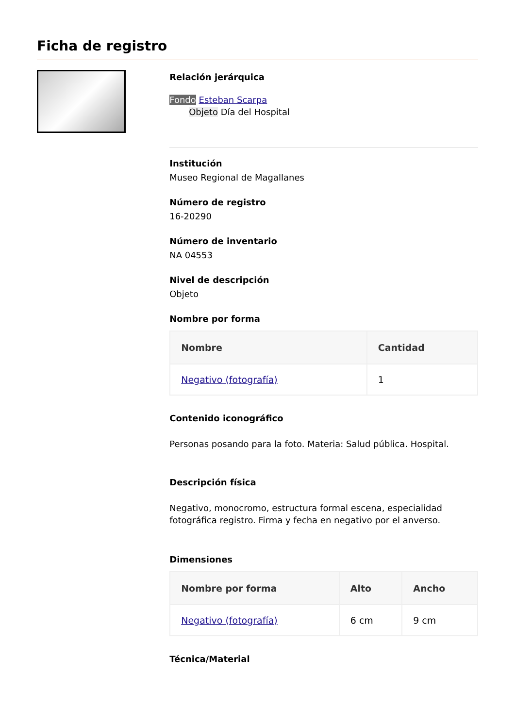Ficha de registro
Relación jerárquica
Fondo Esteban Scarpa
Objeto Día del Hospital
Institución
Museo Regional de Magallanes
Número de registro
16-20290
Número de inventario
NA 04553
Nivel de descripción
Objeto
Nombre por forma
| Nombre | Cantidad |
| --- | --- |
| Negativo (fotografía) | 1 |
Contenido iconográfico
Personas posando para la foto. Materia: Salud pública. Hospital.
Descripción física
Negativo, monocromo, estructura formal escena, especialidad fotográfica registro. Firma y fecha en negativo por el anverso.
Dimensiones
| Nombre por forma | Alto | Ancho |
| --- | --- | --- |
| Negativo (fotografía) | 6 cm | 9 cm |
Técnica/Material